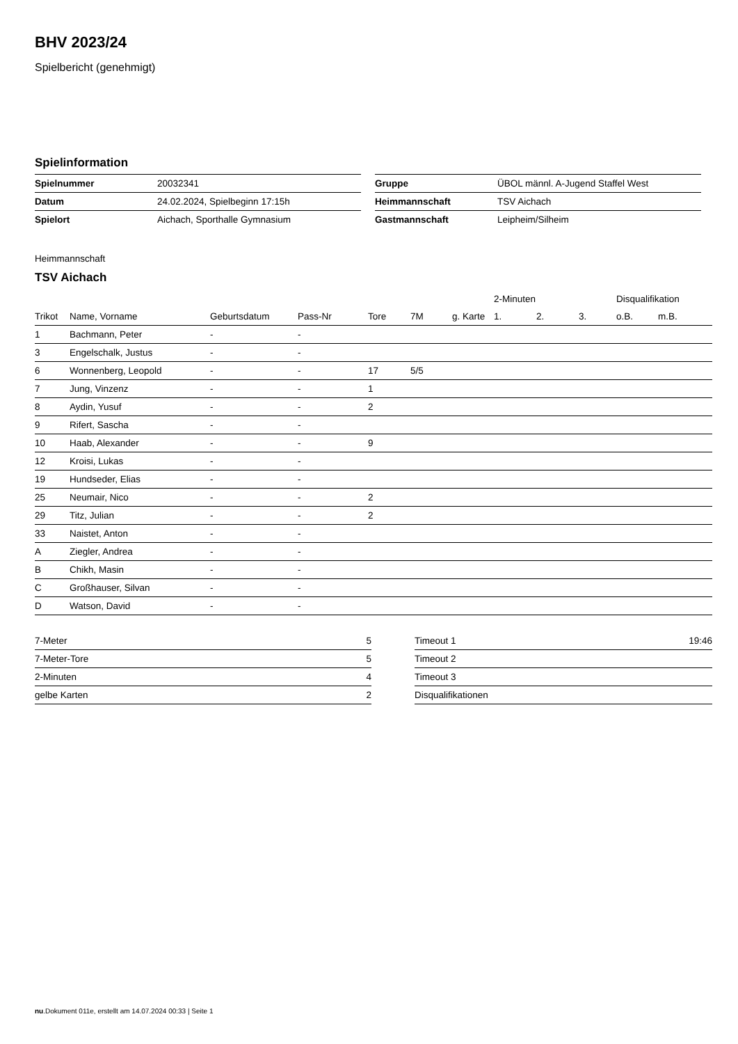BHV 2023/24
Spielbericht (genehmigt)
Spielinformation
| Spielnummer | 20032341 |
| Datum | 24.02.2024, Spielbeginn 17:15h |
| Spielort | Aichach, Sporthalle Gymnasium |
| Gruppe | ÜBOL männl. A-Jugend Staffel West |
| Heimmannschaft | TSV Aichach |
| Gastmannschaft | Leipheim/Silheim |
Heimmannschaft
TSV Aichach
| | | | | | | | 2-Minuten | | | Disqualifikation | |
| --- | --- | --- | --- | --- | --- | --- | --- | --- | --- | --- | --- |
| Trikot | Name, Vorname | Geburtsdatum | Pass-Nr | Tore | 7M | g. Karte | 1. | 2. | 3. | o.B. | m.B. |
| 1 | Bachmann, Peter | - | - | | | | | | | | |
| 3 | Engelschalk, Justus | - | - | | | | | | | | |
| 6 | Wonnenberg, Leopold | - | - | 17 | 5/5 | | | | | | |
| 7 | Jung, Vinzenz | - | - | 1 | | | | | | | |
| 8 | Aydin, Yusuf | - | - | 2 | | | | | | | |
| 9 | Rifert, Sascha | - | - | | | | | | | | |
| 10 | Haab, Alexander | - | - | 9 | | | | | | | |
| 12 | Kroisi, Lukas | - | - | | | | | | | | |
| 19 | Hundseder, Elias | - | - | | | | | | | | |
| 25 | Neumair, Nico | - | - | 2 | | | | | | | |
| 29 | Titz, Julian | - | - | 2 | | | | | | | |
| 33 | Naistet, Anton | - | - | | | | | | | | |
| A | Ziegler, Andrea | - | - | | | | | | | | |
| B | Chikh, Masin | - | - | | | | | | | | |
| C | Großhauser, Silvan | - | - | | | | | | | | |
| D | Watson, David | - | - | | | | | | | | |
| 7-Meter | 5 |
| 7-Meter-Tore | 5 |
| 2-Minuten | 4 |
| gelbe Karten | 2 |
| Timeout 1 | 19:46 |
| Timeout 2 | |
| Timeout 3 | |
| Disqualifikationen | |
nu.Dokument 011e, erstellt am 14.07.2024 00:33 | Seite 1